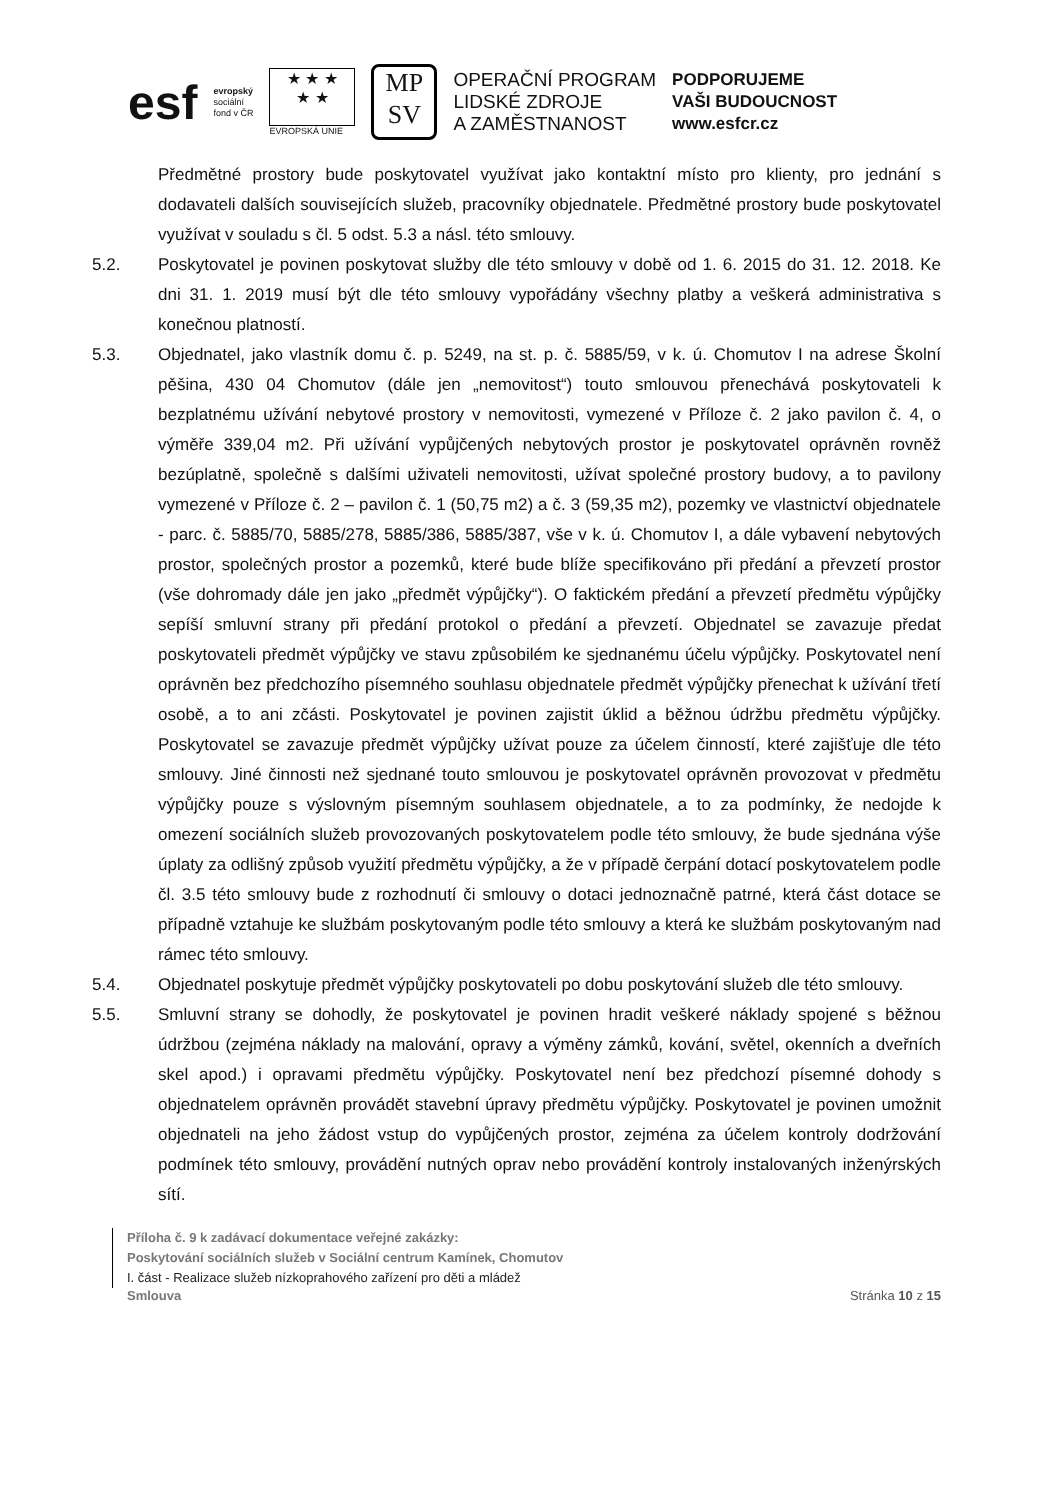esf
evropský
sociální
fond v ČR
★ ★ ★
★ ★
EVROPSKÁ UNIE
MP
SV
OPERAČNÍ PROGRAM
LIDSKÉ ZDROJE
A ZAMĚSTNANOST
PODPORUJEME
VAŠI BUDOUCNOST
www.esfcr.cz
Předmětné prostory bude poskytovatel využívat jako kontaktní místo pro klienty, pro jednání s dodavateli dalších souvisejících služeb, pracovníky objednatele. Předmětné prostory bude poskytovatel využívat v souladu s čl. 5 odst. 5.3 a násl. této smlouvy.
5.2. Poskytovatel je povinen poskytovat služby dle této smlouvy v době od 1. 6. 2015 do 31. 12. 2018. Ke dni 31. 1. 2019 musí být dle této smlouvy vypořádány všechny platby a veškerá administrativa s konečnou platností.
5.3. Objednatel, jako vlastník domu č. p. 5249, na st. p. č. 5885/59, v k. ú. Chomutov I na adrese Školní pěšina, 430 04 Chomutov (dále jen „nemovitost“) touto smlouvou přenechává poskytovateli k bezplatnému užívání nebytové prostory v nemovitosti, vymezené v Příloze č. 2 jako pavilon č. 4, o výměře 339,04 m2. Při užívání vypůjčených nebytových prostor je poskytovatel oprávněn rovněž bezúplatně, společně s dalšími uživateli nemovitosti, užívat společné prostory budovy, a to pavilony vymezené v Příloze č. 2 – pavilon č. 1 (50,75 m2) a č. 3 (59,35 m2), pozemky ve vlastnictví objednatele - parc. č. 5885/70, 5885/278, 5885/386, 5885/387, vše v k. ú. Chomutov I, a dále vybavení nebytových prostor, společných prostor a pozemků, které bude blíže specifikováno při předání a převzetí prostor (vše dohromady dále jen jako „předmět výpůjčky“). O faktickém předání a převzetí předmětu výpůjčky sepíší smluvní strany při předání protokol o předání a převzetí. Objednatel se zavazuje předat poskytovateli předmět výpůjčky ve stavu způsobilém ke sjednanému účelu výpůjčky. Poskytovatel není oprávněn bez předchozího písemného souhlasu objednatele předmět výpůjčky přenechat k užívání třetí osobě, a to ani zčásti. Poskytovatel je povinen zajistit úklid a běžnou údržbu předmětu výpůjčky. Poskytovatel se zavazuje předmět výpůjčky užívat pouze za účelem činností, které zajišťuje dle této smlouvy. Jiné činnosti než sjednané touto smlouvou je poskytovatel oprávněn provozovat v předmětu výpůjčky pouze s výslovným písemným souhlasem objednatele, a to za podmínky, že nedojde k omezení sociálních služeb provozovaných poskytovatelem podle této smlouvy, že bude sjednána výše úplaty za odlišný způsob využití předmětu výpůjčky, a že v případě čerpání dotací poskytovatelem podle čl. 3.5 této smlouvy bude z rozhodnutí či smlouvy o dotaci jednoznačně patrné, která část dotace se případně vztahuje ke službám poskytovaným podle této smlouvy a která ke službám poskytovaným nad rámec této smlouvy.
5.4. Objednatel poskytuje předmět výpůjčky poskytovateli po dobu poskytování služeb dle této smlouvy.
5.5. Smluvní strany se dohodly, že poskytovatel je povinen hradit veškeré náklady spojené s běžnou údržbou (zejména náklady na malování, opravy a výměny zámků, kování, světel, okenních a dveřních skel apod.) i opravami předmětu výpůjčky. Poskytovatel není bez předchozí písemné dohody s objednatelem oprávněn provádět stavební úpravy předmětu výpůjčky. Poskytovatel je povinen umožnit objednateli na jeho žádost vstup do vypůjčených prostor, zejména za účelem kontroly dodržování podmínek této smlouvy, provádění nutných oprav nebo provádění kontroly instalovaných inženýrských sítí.
Příloha č. 9 k zadávací dokumentace veřejné zakázky:
Poskytování sociálních služeb v Sociální centrum Kamínek, Chomutov
I. část - Realizace služeb nízkoprahového zařízení pro děti a mládež
Smlouva Stránka 10 z 15